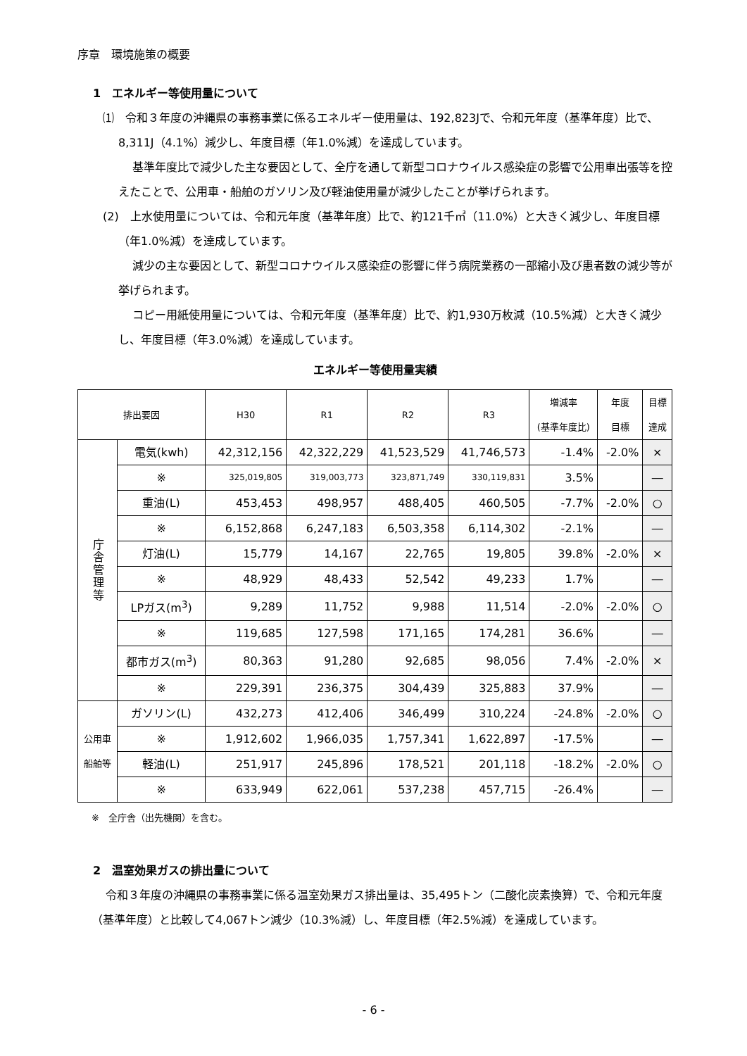序章　環境施策の概要
1　エネルギー等使用量について
⑴　令和３年度の沖縄県の事務事業に係るエネルギー使用量は、192,823Jで、令和元年度（基準年度）比で、8,311J（4.1%）減少し、年度目標（年1.0%減）を達成しています。
基準年度比で減少した主な要因として、全庁を通して新型コロナウイルス感染症の影響で公用車出張等を控えたことで、公用車・船舶のガソリン及び軽油使用量が減少したことが挙げられます。
(2)　上水使用量については、令和元年度（基準年度）比で、約121千㎥（11.0%）と大きく減少し、年度目標（年1.0%減）を達成しています。
減少の主な要因として、新型コロナウイルス感染症の影響に伴う病院業務の一部縮小及び患者数の減少等が挙げられます。
コピー用紙使用量については、令和元年度（基準年度）比で、約1,930万枚減（10.5%減）と大きく減少し、年度目標（年3.0%減）を達成しています。
エネルギー等使用量実績
| 排出要因 | | H30 | R1 | R2 | R3 | 増減率 (基準年度比) | 年度 目標 | 目標 達成 |
| --- | --- | --- | --- | --- | --- | --- | --- | --- |
| 庁 舎 管 理 等 | 電気(kwh) | 42,312,156 | 42,322,229 | 41,523,529 | 41,746,573 | -1.4% | -2.0% | × |
| | ※ | 325,019,805 | 319,003,773 | 323,871,749 | 330,119,831 | 3.5% | | ― |
| | 重油(L) | 453,453 | 498,957 | 488,405 | 460,505 | -7.7% | -2.0% | ○ |
| | ※ | 6,152,868 | 6,247,183 | 6,503,358 | 6,114,302 | -2.1% | | ― |
| | 灯油(L) | 15,779 | 14,167 | 22,765 | 19,805 | 39.8% | -2.0% | × |
| | ※ | 48,929 | 48,433 | 52,542 | 49,233 | 1.7% | | ― |
| | LPガス(m<sup>3</sup>) | 9,289 | 11,752 | 9,988 | 11,514 | -2.0% | -2.0% | ○ |
| | ※ | 119,685 | 127,598 | 171,165 | 174,281 | 36.6% | | ― |
| | 都市ガス(m<sup>3</sup>) | 80,363 | 91,280 | 92,685 | 98,056 | 7.4% | -2.0% | × |
| | ※ | 229,391 | 236,375 | 304,439 | 325,883 | 37.9% | | ― |
| 公用車 船舶等 | ガソリン(L) | 432,273 | 412,406 | 346,499 | 310,224 | -24.8% | -2.0% | ○ |
| | ※ | 1,912,602 | 1,966,035 | 1,757,341 | 1,622,897 | -17.5% | | ― |
| | 軽油(L) | 251,917 | 245,896 | 178,521 | 201,118 | -18.2% | -2.0% | ○ |
| | ※ | 633,949 | 622,061 | 537,238 | 457,715 | -26.4% | | ― |
※　全庁舎（出先機関）を含む。
2　温室効果ガスの排出量について
令和３年度の沖縄県の事務事業に係る温室効果ガス排出量は、35,495トン（二酸化炭素換算）で、令和元年度（基準年度）と比較して4,067トン減少（10.3%減）し、年度目標（年2.5%減）を達成しています。
- 6 -